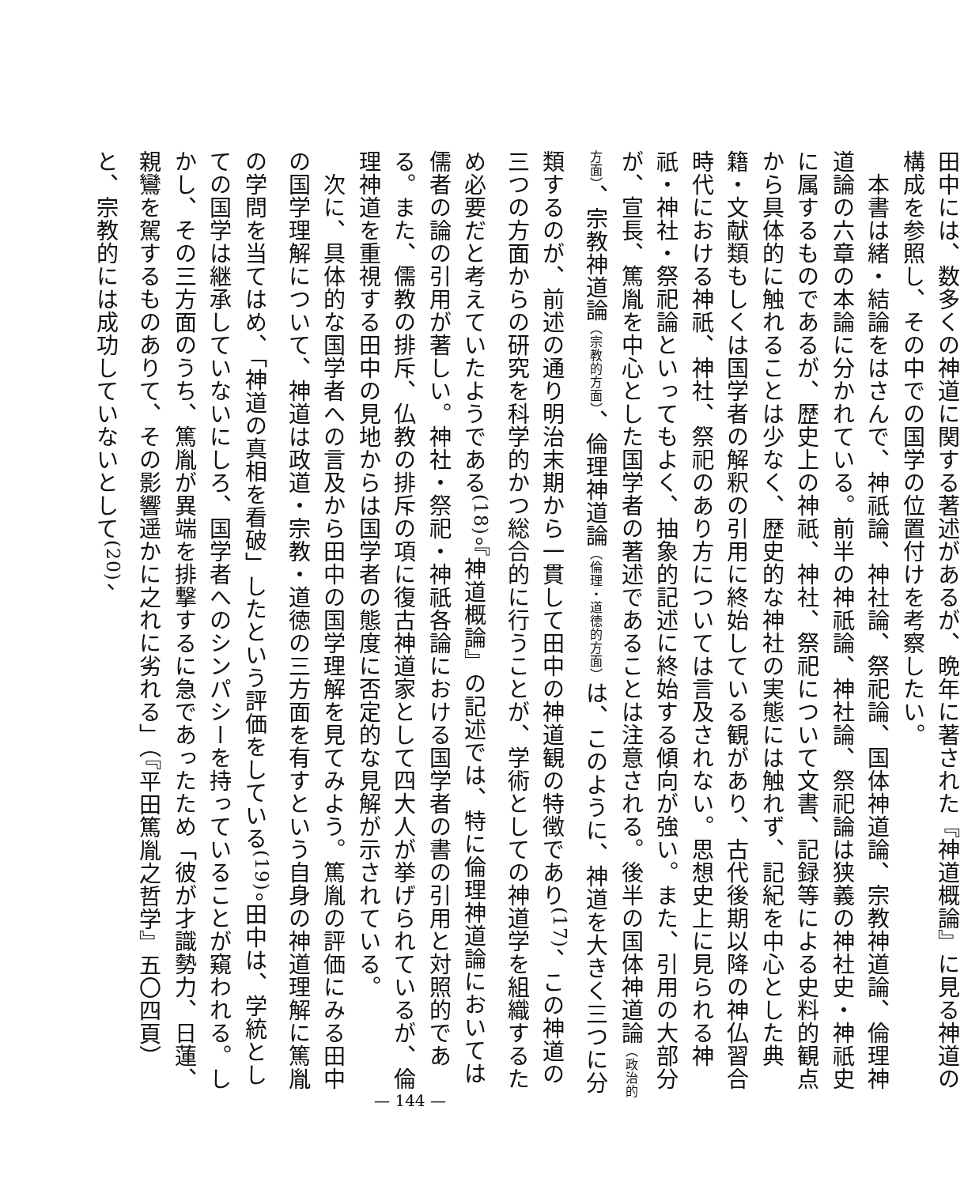田中には、数多くの神道に関する著述があるが、晩年に著された『神道概論』に見る神道の構成を参照し、その中での国学の位置付けを考察したい。
　本書は緒・結論をはさんで、神祇論、神社論、祭祀論、国体神道論、宗教神道論、倫理神道論の六章の本論に分かれている。前半の神祇論、神社論、祭祀論は狭義の神社史・神祇史に属するものであるが、歴史上の神祇、神社、祭祀について文書、記録等による史料的観点から具体的に触れることは少なく、歴史的な神社の実態には触れず、記紀を中心とした典籍・文献類もしくは国学者の解釈の引用に終始している観があり、古代後期以降の神仏習合時代における神祇、神社、祭祀のあり方については言及されない。思想史上に見られる神祇・神社・祭祀論といってもよく、抽象的記述に終始する傾向が強い。また、引用の大部分が、宣長、篤胤を中心とした国学者の著述であることは注意される。後半の国体神道論（政治的方面）、宗教神道論（宗教的方面）、倫理神道論（倫理・道徳的方面）は、このように、神道を大きく三つに分類するのが、前述の通り明治末期から一貫して田中の神道観の特徴であり<sup>(17)</sup>、この神道の三つの方面からの研究を科学的かつ総合的に行うことが、学術としての神道学を組織するため必要だと考えていたようである<sup>(18)</sup>。『神道概論』の記述では、特に倫理神道論においては儒者の論の引用が著しい。神社・祭祀・神祇各論における国学者の書の引用と対照的である。また、儒教の排斥、仏教の排斥の項に復古神道家として四大人が挙げられているが、倫理神道を重視する田中の見地からは国学者の態度に否定的な見解が示されている。
　次に、具体的な国学者への言及から田中の国学理解を見てみよう。篤胤の評価にみる田中の国学理解について、神道は政道・宗教・道徳の三方面を有すという自身の神道理解に篤胤の学問を当てはめ、「神道の真相を看破」したという評価をしている<sup>(19)</sup>。田中は、学統としての国学は継承していないにしろ、国学者へのシンパシーを持っていることが窺われる。しかし、その三方面のうち、篤胤が異端を排撃するに急であったため「彼が才識勢力、日蓮、親鸞を駕するものありて、その影響遥かに之れに劣れる」（『平田篤胤之哲学』五〇四頁）と、宗教的には成功していないとして<sup>(20)</sup>、
— 144 —